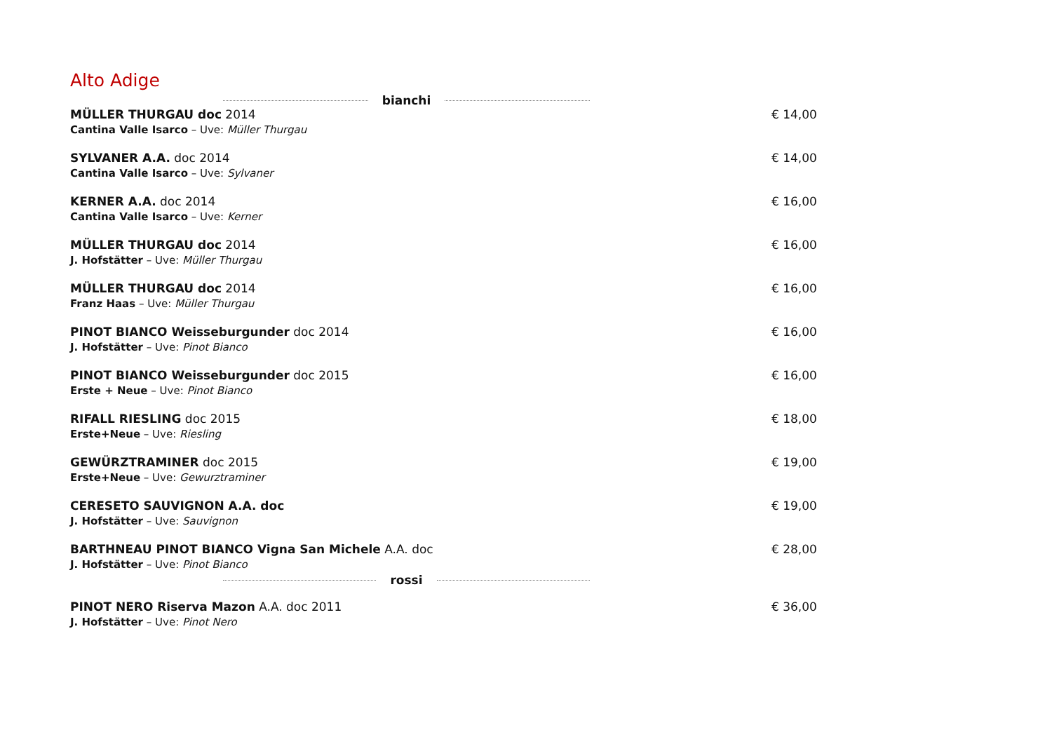Alto Adige
bianchi
MÜLLER THURGAU doc 2014
Cantina Valle Isarco – Uve: Müller Thurgau
€ 14,00
SYLVANER A.A. doc 2014
Cantina Valle Isarco – Uve: Sylvaner
€ 14,00
KERNER A.A. doc 2014
Cantina Valle Isarco – Uve: Kerner
€ 16,00
MÜLLER THURGAU doc 2014
J. Hofstätter – Uve: Müller Thurgau
€ 16,00
MÜLLER THURGAU doc 2014
Franz Haas – Uve: Müller Thurgau
€ 16,00
PINOT BIANCO Weisseburgunder doc 2014
J. Hofstätter – Uve: Pinot Bianco
€ 16,00
PINOT BIANCO Weisseburgunder doc 2015
Erste + Neue – Uve: Pinot Bianco
€ 16,00
RIFALL RIESLING doc 2015
Erste+Neue – Uve: Riesling
€ 18,00
GEWÜRZTRAMINER doc 2015
Erste+Neue – Uve: Gewurztraminer
€ 19,00
CERESETO SAUVIGNON A.A. doc
J. Hofstätter – Uve: Sauvignon
€ 19,00
BARTHNEAU PINOT BIANCO Vigna San Michele A.A. doc
J. Hofstätter – Uve: Pinot Bianco
€ 28,00
rossi
PINOT NERO Riserva Mazon A.A. doc 2011
J. Hofstätter – Uve: Pinot Nero
€ 36,00